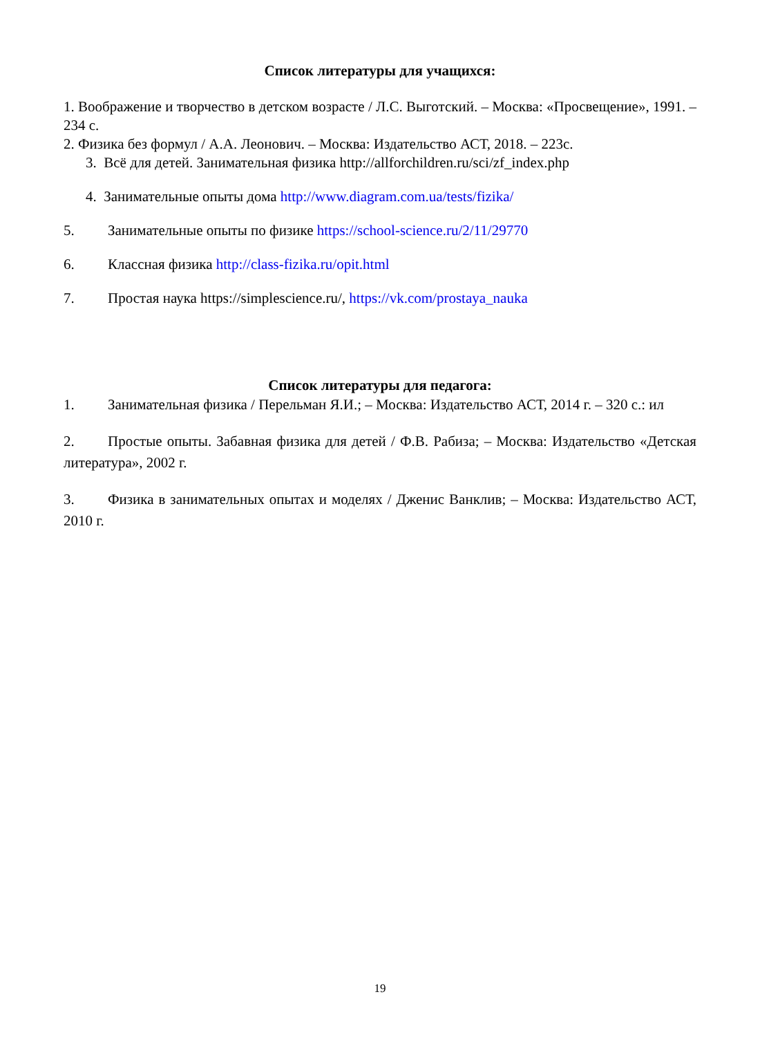Список литературы для учащихся:
1. Воображение и творчество в детском возрасте / Л.С. Выготский. – Москва: «Просвещение», 1991. – 234 с.
2. Физика без формул / А.А. Леонович. – Москва: Издательство АСТ, 2018. – 223с.
3. Всё для детей. Занимательная физика http://allforchildren.ru/sci/zf_index.php
4. Занимательные опыты дома http://www.diagram.com.ua/tests/fizika/
5. Занимательные опыты по физике https://school-science.ru/2/11/29770
6. Классная физика http://class-fizika.ru/opit.html
7. Простая наука https://simplescience.ru/, https://vk.com/prostaya_nauka
Список литературы для педагога:
1. Занимательная физика / Перельман Я.И.; – Москва: Издательство АСТ, 2014 г. – 320 с.: ил
2. Простые опыты. Забавная физика для детей / Ф.В. Рабиза; – Москва: Издательство «Детская литература», 2002 г.
3. Физика в занимательных опытах и моделях / Дженис Ванклив; – Москва: Издательство АСТ, 2010 г.
19